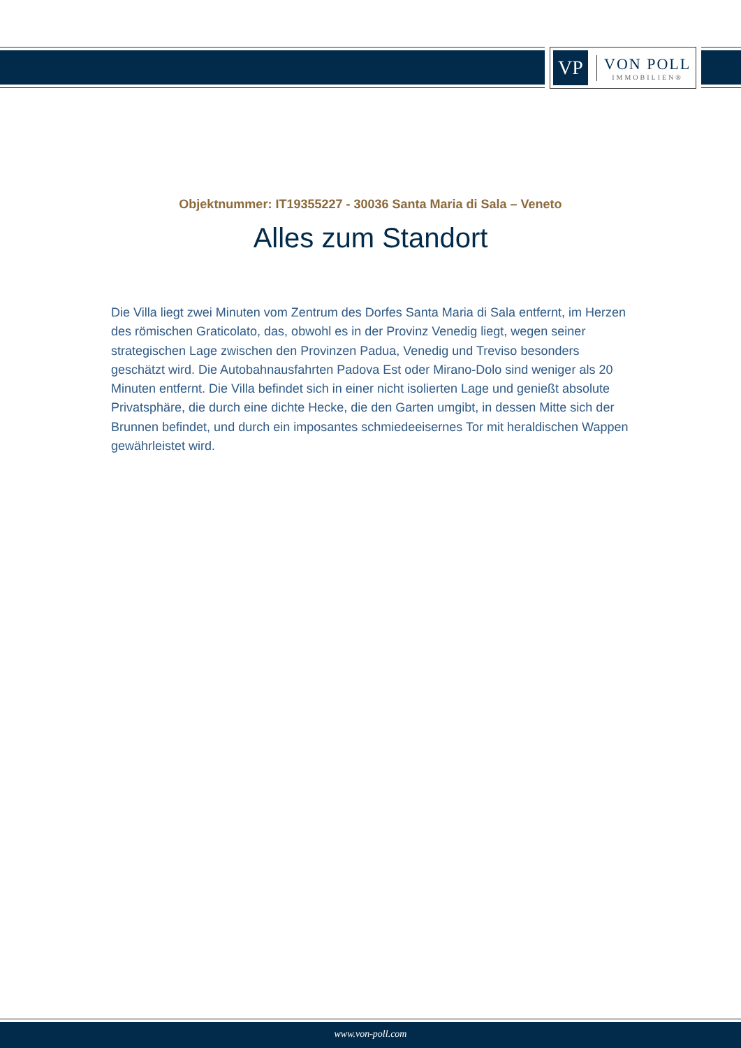VP
VON POLL
IMMOBILIEN®
Objektnummer: IT19355227 - 30036 Santa Maria di Sala – Veneto
Alles zum Standort
Die Villa liegt zwei Minuten vom Zentrum des Dorfes Santa Maria di Sala entfernt, im Herzen des römischen Graticolato, das, obwohl es in der Provinz Venedig liegt, wegen seiner strategischen Lage zwischen den Provinzen Padua, Venedig und Treviso besonders geschätzt wird. Die Autobahnausfahrten Padova Est oder Mirano-Dolo sind weniger als 20 Minuten entfernt. Die Villa befindet sich in einer nicht isolierten Lage und genießt absolute Privatsphäre, die durch eine dichte Hecke, die den Garten umgibt, in dessen Mitte sich der Brunnen befindet, und durch ein imposantes schmiedeeisernes Tor mit heraldischen Wappen gewährleistet wird.
www.von-poll.com